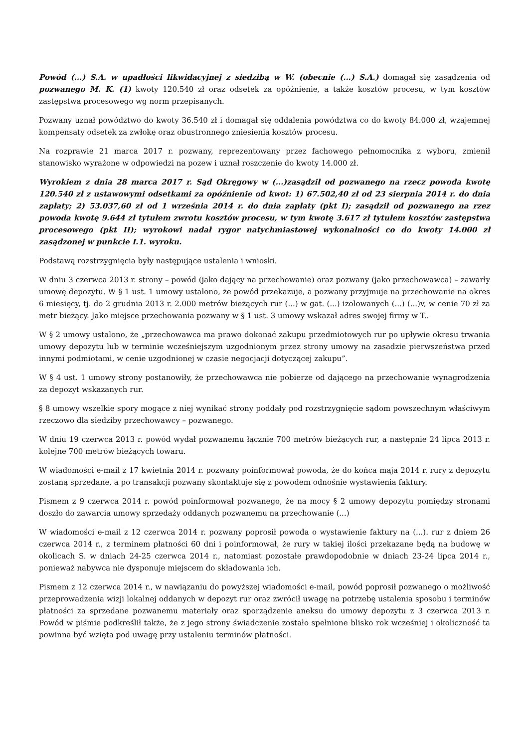Powód (...) S.A. w upadłości likwidacyjnej z siedzibą w W. (obecnie (...) S.A.) domagał się zasądzenia od pozwanego M. K. (1) kwoty 120.540 zł oraz odsetek za opóźnienie, a także kosztów procesu, w tym kosztów zastępstwa procesowego wg norm przepisanych.
Pozwany uznał powództwo do kwoty 36.540 zł i domagał się oddalenia powództwa co do kwoty 84.000 zł, wzajemnej kompensaty odsetek za zwłokę oraz obustronnego zniesienia kosztów procesu.
Na rozprawie 21 marca 2017 r. pozwany, reprezentowany przez fachowego pełnomocnika z wyboru, zmienił stanowisko wyrażone w odpowiedzi na pozew i uznał roszczenie do kwoty 14.000 zł.
Wyrokiem z dnia 28 marca 2017 r. Sąd Okręgowy w (...)zasądził od pozwanego na rzecz powoda kwotę 120.540 zł z ustawowymi odsetkami za opóźnienie od kwot: 1) 67.502,40 zł od 23 sierpnia 2014 r. do dnia zapłaty; 2) 53.037,60 zł od 1 września 2014 r. do dnia zapłaty (pkt I); zasądził od pozwanego na rzez powoda kwotę 9.644 zł tytułem zwrotu kosztów procesu, w tym kwotę 3.617 zł tytułem kosztów zastępstwa procesowego (pkt II); wyrokowi nadał rygor natychmiastowej wykonalności co do kwoty 14.000 zł zasądzonej w punkcie I.1. wyroku.
Podstawą rozstrzygnięcia były następujące ustalenia i wnioski.
W dniu 3 czerwca 2013 r. strony – powód (jako dający na przechowanie) oraz pozwany (jako przechowawca) – zawarły umowę depozytu. W § 1 ust. 1 umowy ustalono, że powód przekazuje, a pozwany przyjmuje na przechowanie na okres 6 miesięcy, tj. do 2 grudnia 2013 r. 2.000 metrów bieżących rur (...) w gat. (...) izolowanych (...) (...)v, w cenie 70 zł za metr bieżący. Jako miejsce przechowania pozwany w § 1 ust. 3 umowy wskazał adres swojej firmy w T..
W § 2 umowy ustalono, że „przechowawca ma prawo dokonać zakupu przedmiotowych rur po upływie okresu trwania umowy depozytu lub w terminie wcześniejszym uzgodnionym przez strony umowy na zasadzie pierwszeństwa przed innymi podmiotami, w cenie uzgodnionej w czasie negocjacji dotyczącej zakupu”.
W § 4 ust. 1 umowy strony postanowiły, że przechowawca nie pobierze od dającego na przechowanie wynagrodzenia za depozyt wskazanych rur.
§ 8 umowy wszelkie spory mogące z niej wynikać strony poddały pod rozstrzygnięcie sądom powszechnym właściwym rzeczowo dla siedziby przechowawcy – pozwanego.
W dniu 19 czerwca 2013 r. powód wydał pozwanemu łącznie 700 metrów bieżących rur, a następnie 24 lipca 2013 r. kolejne 700 metrów bieżących towaru.
W wiadomości e-mail z 17 kwietnia 2014 r. pozwany poinformował powoda, że do końca maja 2014 r. rury z depozytu zostaną sprzedane, a po transakcji pozwany skontaktuje się z powodem odnośnie wystawienia faktury.
Pismem z 9 czerwca 2014 r. powód poinformował pozwanego, że na mocy § 2 umowy depozytu pomiędzy stronami doszło do zawarcia umowy sprzedaży oddanych pozwanemu na przechowanie (...)
W wiadomości e-mail z 12 czerwca 2014 r. pozwany poprosił powoda o wystawienie faktury na (...). rur z dniem 26 czerwca 2014 r., z terminem płatności 60 dni i poinformował, że rury w takiej ilości przekazane będą na budowę w okolicach S. w dniach 24-25 czerwca 2014 r., natomiast pozostałe prawdopodobnie w dniach 23-24 lipca 2014 r., ponieważ nabywca nie dysponuje miejscem do składowania ich.
Pismem z 12 czerwca 2014 r., w nawiązaniu do powyższej wiadomości e-mail, powód poprosił pozwanego o możliwość przeprowadzenia wizji lokalnej oddanych w depozyt rur oraz zwrócił uwagę na potrzebę ustalenia sposobu i terminów płatności za sprzedane pozwanemu materiały oraz sporządzenie aneksu do umowy depozytu z 3 czerwca 2013 r. Powód w piśmie podkreślił także, że z jego strony świadczenie zostało spełnione blisko rok wcześniej i okoliczność ta powinna być wzięta pod uwagę przy ustaleniu terminów płatności.